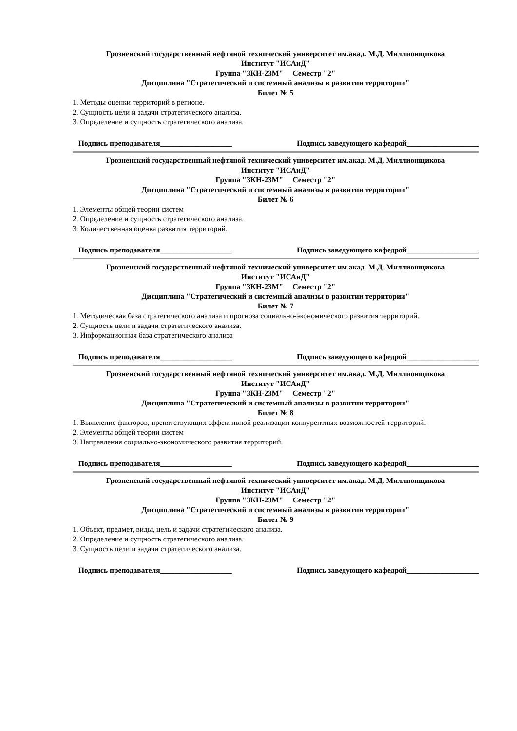Грозненский государственный нефтяной технический университет им.акад. М.Д. Миллионщикова
Институт "ИСАиД"
Группа "ЗКН-23М" Семестр "2"
Дисциплина "Стратегический и системный анализы в развитии территории"
Билет № 5
1. Методы оценки территорий в регионе.
2. Сущность цели и задачи стратегического анализа.
3. Определение и сущность стратегического анализа.
Подпись преподавателя___________________ Подпись заведующего кафедрой___________________
Грозненский государственный нефтяной технический университет им.акад. М.Д. Миллионщикова
Институт "ИСАиД"
Группа "ЗКН-23М" Семестр "2"
Дисциплина "Стратегический и системный анализы в развитии территории"
Билет № 6
1. Элементы общей теории систем
2. Определение и сущность стратегического анализа.
3. Количественная оценка развития территорий.
Подпись преподавателя___________________ Подпись заведующего кафедрой___________________
Грозненский государственный нефтяной технический университет им.акад. М.Д. Миллионщикова
Институт "ИСАиД"
Группа "ЗКН-23М" Семестр "2"
Дисциплина "Стратегический и системный анализы в развитии территории"
Билет № 7
1. Методическая база стратегического анализа и прогноза социально-экономического развития территорий.
2. Сущность цели и задачи стратегического анализа.
3. Информационная база стратегического анализа
Подпись преподавателя___________________ Подпись заведующего кафедрой___________________
Грозненский государственный нефтяной технический университет им.акад. М.Д. Миллионщикова
Институт "ИСАиД"
Группа "ЗКН-23М" Семестр "2"
Дисциплина "Стратегический и системный анализы в развитии территории"
Билет № 8
1. Выявление факторов, препятствующих эффективной реализации конкурентных возможностей территорий.
2. Элементы общей теории систем
3. Направления социально-экономического развития территорий.
Подпись преподавателя___________________ Подпись заведующего кафедрой___________________
Грозненский государственный нефтяной технический университет им.акад. М.Д. Миллионщикова
Институт "ИСАиД"
Группа "ЗКН-23М" Семестр "2"
Дисциплина "Стратегический и системный анализы в развитии территории"
Билет № 9
1. Объект, предмет, виды, цель и задачи стратегического анализа.
2. Определение и сущность стратегического анализа.
3. Сущность цели и задачи стратегического анализа.
Подпись преподавателя___________________ Подпись заведующего кафедрой___________________